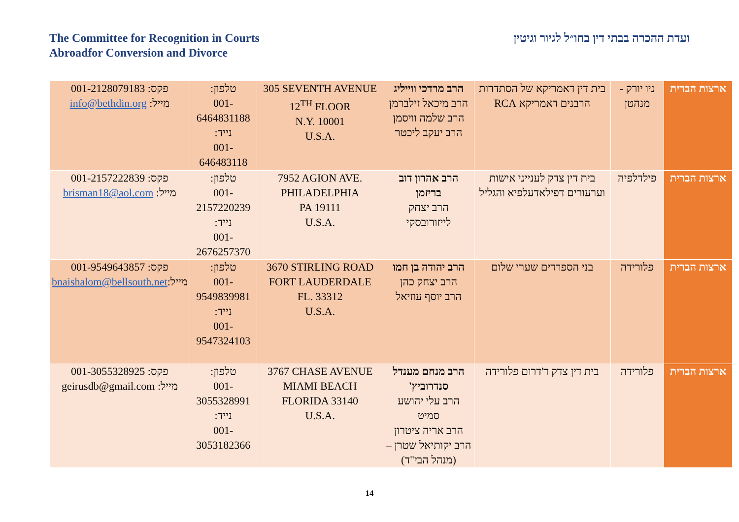The Committee for Recognition in Courts
Abroadfor Conversion and Divorce
ועדת ההכרה בבתי דין בחו״ל לגיור וגיטין
| ארצות הברית | ניו יורק - מנהטן | בית דין דאמריקא של הסתדרות הרבנים דאמריקא RCA | הרב מרדכי ווייליג הרב מיכאל זילברמן הרב שלמה וויסמן הרב יעקב ליכטר | 305 SEVENTH AVENUE 12<sup>TH</sup> FLOOR N.Y. 10001 U.S.A. | טלפון: 001-6464831188 נייד: 001-646483118 | פקס: 001-2128079183 מייל: info@bethdin.org |
| ארצות הברית | פילדלפיה | בית דין צדק לענייני אישות וערעורים דפילאדעלפיא והגליל | הרב אהרון דוב בריזמן הרב יצחק לייזורובסקי | 7952 AGION AVE. PHILADELPHIA PA 19111 U.S.A. | טלפון: 001-2157220239 נייד: 001-2676257370 | פקס: 001-2157222839 מייל: brisman18@aol.com |
| ארצות הברית | פלורידה | בני הספרדים שערי שלום | הרב יהודה בן חמו הרב יצחק כהן הרב יוסף עוזיאל | 3670 STIRLING ROAD FORT LAUDERDALE FL. 33312 U.S.A. | טלפון: 001-9549839981 נייד: 001-9547324103 | פקס: 001-9549643857 מייל: bnaishalom@bellsouth.net |
| ארצות הברית | פלורידה | בית דין צדק ד'דרום פלורידה | הרב מנחם מענדל סנדרוביץ' הרב עלי יהושע סמיט הרב אריה ציטרון הרב יקותיאל שטרן – (מנהל הבי"ד) | 3767 CHASE AVENUE MIAMI BEACH FLORIDA 33140 U.S.A. | טלפון: 001-3055328991 נייד: 001-3053182366 | פקס: 001-3055328925 מייל: geirusdb@gmail.com |
14